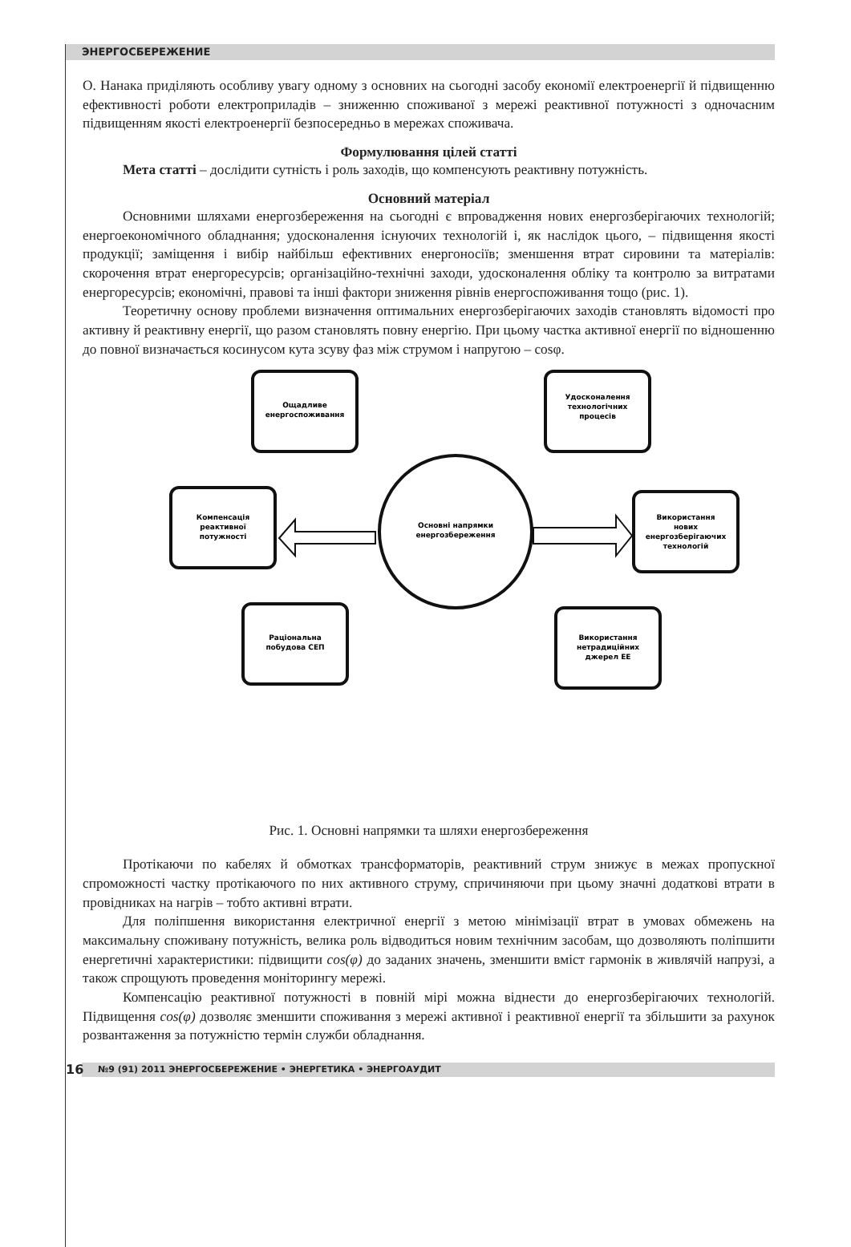ЭНЕРГОСБЕРЕЖЕНИЕ
О. Нанака приділяють особливу увагу одному з основних на сьогодні засобу економії електроенергії й підвищенню ефективності роботи електроприладів – зниженню споживаної з мережі реактивної потужності з одночасним підвищенням якості електроенергії безпосередньо в мережах споживача.
Формулювання цілей статті
Мета статті – дослідити сутність і роль заходів, що компенсують реактивну потужність.
Основний матеріал
Основними шляхами енергозбереження на сьогодні є впровадження нових енергозберігаючих технологій; енергоекономічного обладнання; удосконалення існуючих технологій і, як наслідок цього, – підвищення якості продукції; заміщення і вибір найбільш ефективних енергоносіїв; зменшення втрат сировини та матеріалів: скорочення втрат енергоресурсів; організаційно-технічні заходи, удосконалення обліку та контролю за витратами енергоресурсів; економічні, правові та інші фактори зниження рівнів енергоспоживання тощо (рис. 1).
Теоретичну основу проблеми визначення оптимальних енергозберігаючих заходів становлять відомості про активну й реактивну енергії, що разом становлять повну енергію. При цьому частка активної енергії по відношенню до повної визначається косинусом кута зсуву фаз між струмом і напругою – cosφ.
Ощадливе
енергоспоживання
Удосконалення
технологічних
процесів
Компенсація
реактивної
потужності
Використання
нових
енергозберігаючих
технологій
Основні напрямки
енергозбереження
Раціональна
побудова СЕП
Використання
нетрадиційних
джерел ЕЕ
Рис. 1. Основні напрямки та шляхи енергозбереження
Протікаючи по кабелях й обмотках трансформаторів, реактивний струм знижує в межах пропускної спроможності частку протікаючого по них активного струму, спричиняючи при цьому значні додаткові втрати в провідниках на нагрів – тобто активні втрати.
Для поліпшення використання електричної енергії з метою мінімізації втрат в умовах обмежень на максимальну споживану потужність, велика роль відводиться новим технічним засобам, що дозволяють поліпшити енергетичні характеристики: підвищити cos(φ) до заданих значень, зменшити вміст гармонік в живлячій напрузі, а також спрощують проведення моніторингу мережі.
Компенсацію реактивної потужності в повній мірі можна віднести до енергозберігаючих технологій. Підвищення cos(φ) дозволяє зменшити споживання з мережі активної і реактивної енергії та збільшити за рахунок розвантаження за потужністю термін служби обладнання.
16 №9 (91) 2011 ЭНЕРГОСБЕРЕЖЕНИЕ • ЭНЕРГЕТИКА • ЭНЕРГОАУДИТ